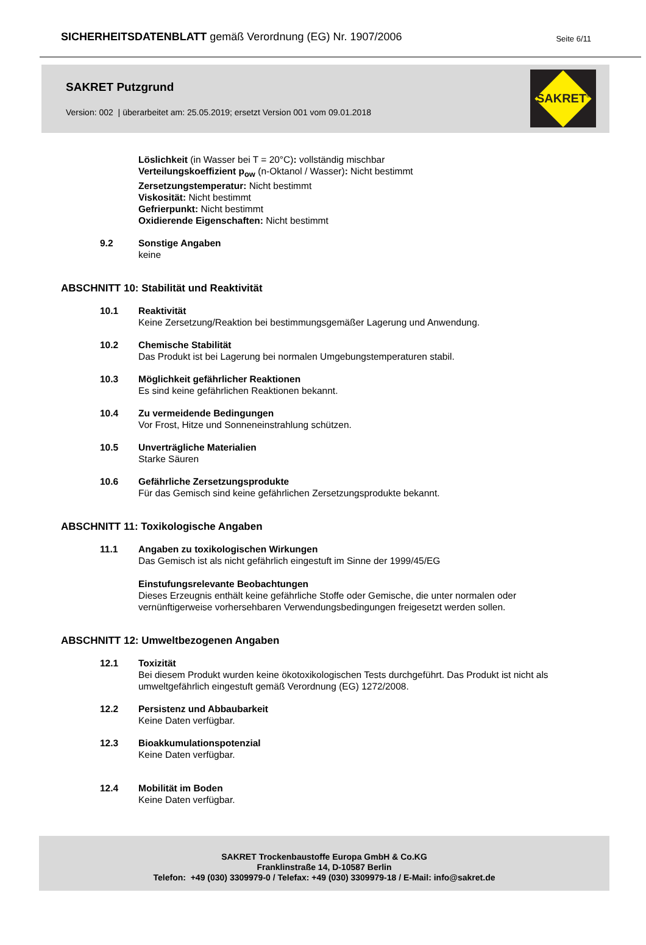SICHERHEITSDATENBLATT gemäß Verordnung (EG) Nr. 1907/2006
Seite 6/11
SAKRET Putzgrund
Version: 002 | überarbeitet am: 25.05.2019; ersetzt Version 001 vom 09.01.2018
SAKRET<sup>®</sup>
Löslichkeit (in Wasser bei T = 20°C): vollständig mischbar
Verteilungskoeffizient p<sub>ow</sub> (n-Oktanol / Wasser): Nicht bestimmt
Zersetzungstemperatur: Nicht bestimmt
Viskosität: Nicht bestimmt
Gefrierpunkt: Nicht bestimmt
Oxidierende Eigenschaften: Nicht bestimmt
9.2 Sonstige Angaben
keine
ABSCHNITT 10: Stabilität und Reaktivität
10.1 Reaktivität
Keine Zersetzung/Reaktion bei bestimmungsgemäßer Lagerung und Anwendung.
10.2 Chemische Stabilität
Das Produkt ist bei Lagerung bei normalen Umgebungstemperaturen stabil.
10.3 Möglichkeit gefährlicher Reaktionen
Es sind keine gefährlichen Reaktionen bekannt.
10.4 Zu vermeidende Bedingungen
Vor Frost, Hitze und Sonneneinstrahlung schützen.
10.5 Unverträgliche Materialien
Starke Säuren
10.6 Gefährliche Zersetzungsprodukte
Für das Gemisch sind keine gefährlichen Zersetzungsprodukte bekannt.
ABSCHNITT 11: Toxikologische Angaben
11.1 Angaben zu toxikologischen Wirkungen
Das Gemisch ist als nicht gefährlich eingestuft im Sinne der 1999/45/EG
Einstufungsrelevante Beobachtungen
Dieses Erzeugnis enthält keine gefährliche Stoffe oder Gemische, die unter normalen oder
vernünftigerweise vorhersehbaren Verwendungsbedingungen freigesetzt werden sollen.
ABSCHNITT 12: Umweltbezogenen Angaben
12.1 Toxizität
Bei diesem Produkt wurden keine ökotoxikologischen Tests durchgeführt. Das Produkt ist nicht als
umweltgefährlich eingestuft gemäß Verordnung (EG) 1272/2008.
12.2 Persistenz und Abbaubarkeit
Keine Daten verfügbar.
12.3 Bioakkumulationspotenzial
Keine Daten verfügbar.
12.4 Mobilität im Boden
Keine Daten verfügbar.
SAKRET Trockenbaustoffe Europa GmbH & Co.KG
Franklinstraße 14, D-10587 Berlin
Telefon: +49 (030) 3309979-0 / Telefax: +49 (030) 3309979-18 / E-Mail: info@sakret.de